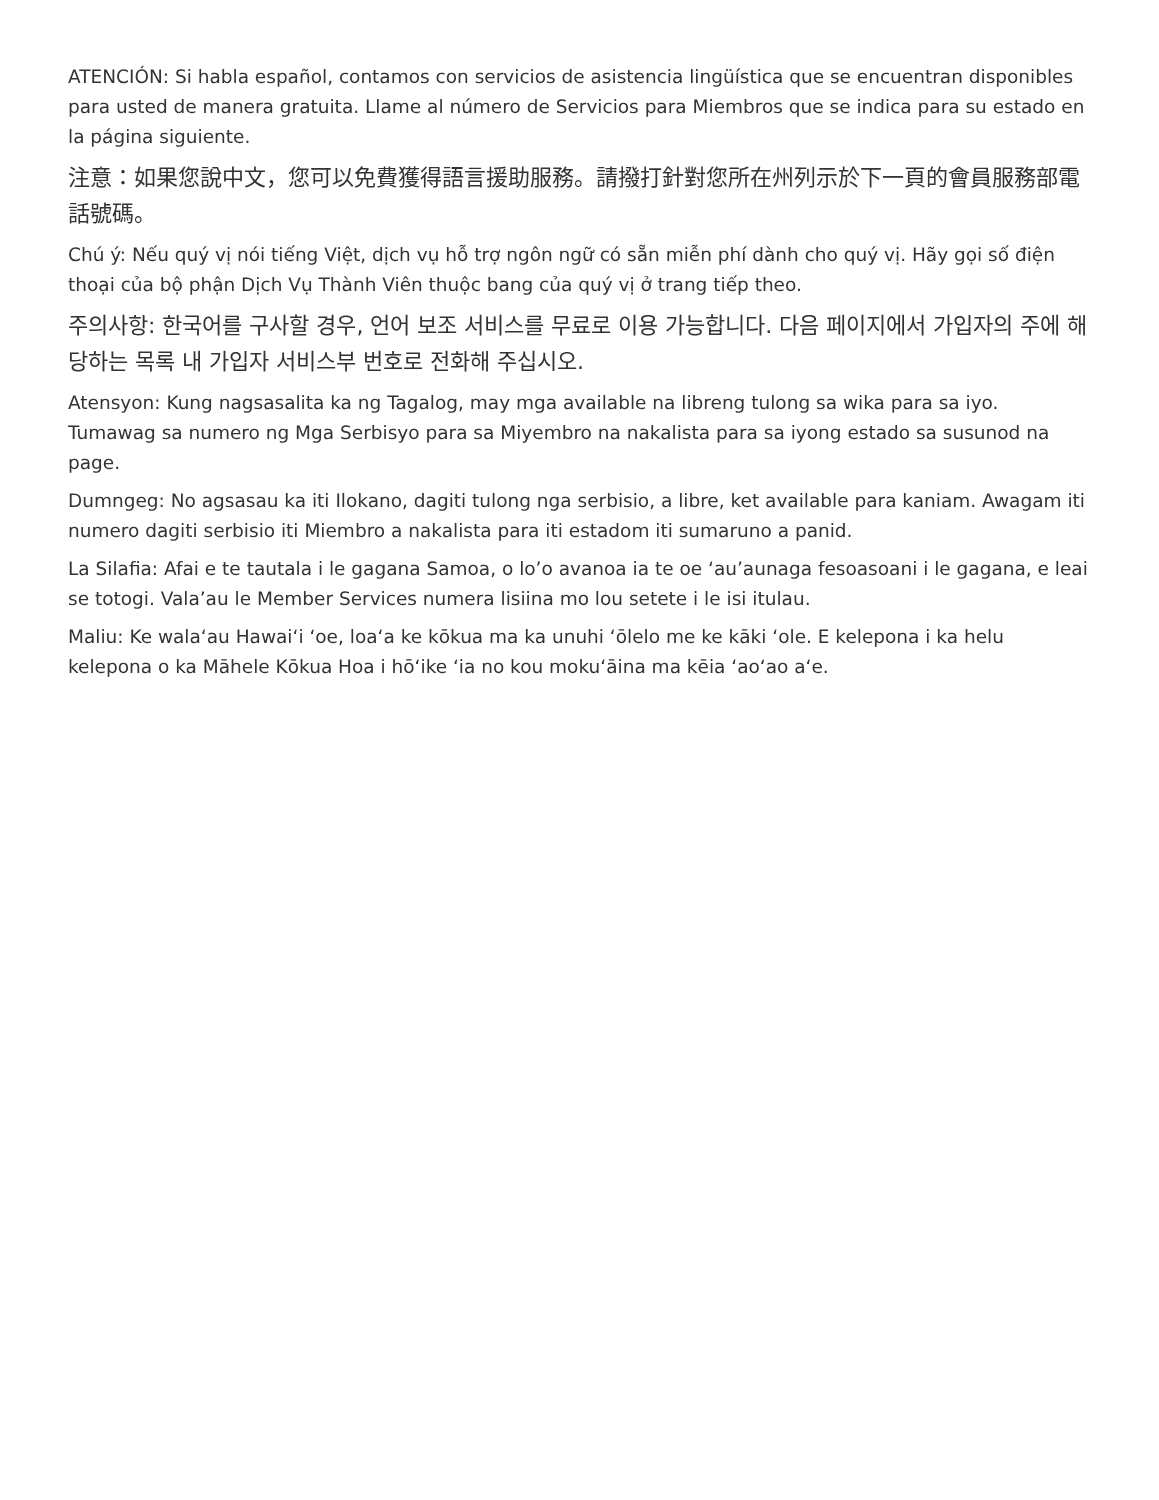ATENCIÓN: Si habla español, contamos con servicios de asistencia lingüística que se encuentran disponibles para usted de manera gratuita. Llame al número de Servicios para Miembros que se indica para su estado en la página siguiente.
注意：如果您說中文，您可以免費獲得語言援助服務。請撥打針對您所在州列示於下一頁的會員服務部電話號碼。
Chú ý: Nếu quý vị nói tiếng Việt, dịch vụ hỗ trợ ngôn ngữ có sẵn miễn phí dành cho quý vị. Hãy gọi số điện thoại của bộ phận Dịch Vụ Thành Viên thuộc bang của quý vị ở trang tiếp theo.
주의사항: 한국어를 구사할 경우, 언어 보조 서비스를 무료로 이용 가능합니다. 다음 페이지에서 가입자의 주에 해당하는 목록 내 가입자 서비스부 번호로 전화해 주십시오.
Atensyon: Kung nagsasalita ka ng Tagalog, may mga available na libreng tulong sa wika para sa iyo. Tumawag sa numero ng Mga Serbisyo para sa Miyembro na nakalista para sa iyong estado sa susunod na page.
Dumngeg: No agsasau ka iti Ilokano, dagiti tulong nga serbisio, a libre, ket available para kaniam. Awagam iti numero dagiti serbisio iti Miembro a nakalista para iti estadom iti sumaruno a panid.
La Silafia: Afai e te tautala i le gagana Samoa, o lo’o avanoa ia te oe ‘au’aunaga fesoasoani i le gagana, e leai se totogi. Vala’au le Member Services numera lisiina mo lou setete i le isi itulau.
Maliu: Ke walaʻau Hawaiʻi ʻoe, loaʻa ke kōkua ma ka unuhi ʻōlelo me ke kāki ʻole. E kelepona i ka helu kelepona o ka Māhele Kōkua Hoa i hōʻike ʻia no kou mokuʻāina ma kēia ʻaoʻao aʻe.